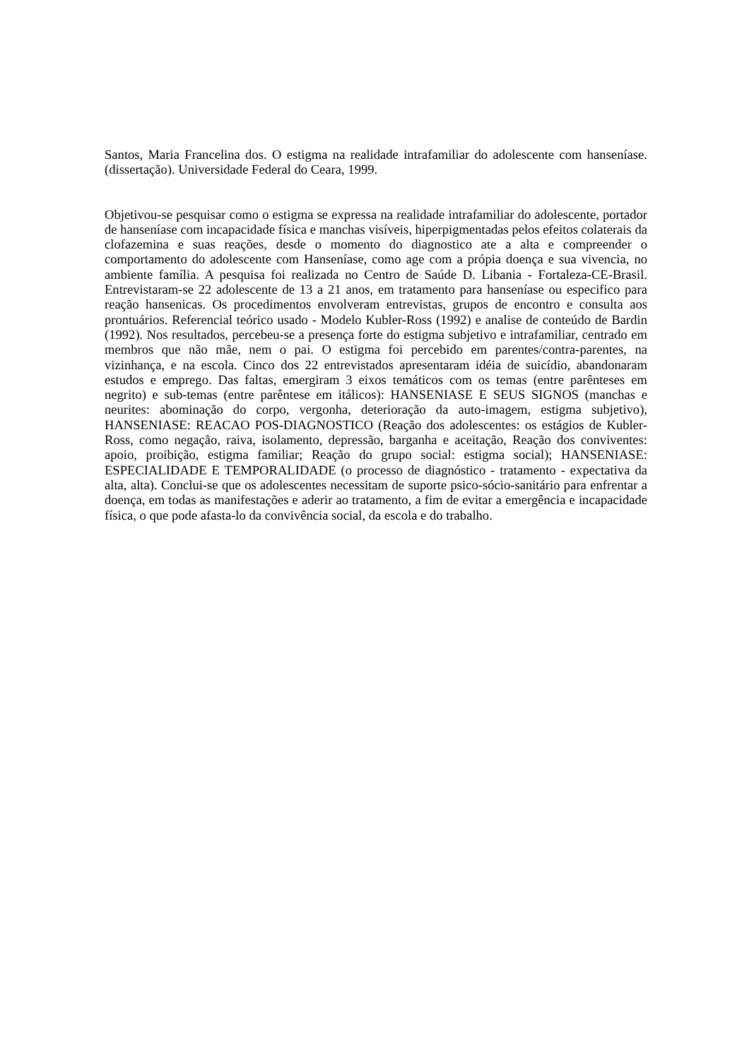Santos, Maria Francelina dos. O estigma na realidade intrafamiliar do adolescente com hanseníase.(dissertação). Universidade Federal do Ceara, 1999.
Objetivou-se pesquisar como o estigma se expressa na realidade intrafamiliar do adolescente, portador de hanseníase com incapacidade física e manchas visíveis, hiperpigmentadas pelos efeitos colaterais da clofazemina e suas reações, desde o momento do diagnostico ate a alta e compreender o comportamento do adolescente com Hanseníase, como age com a própia doença e sua vivencia, no ambiente família. A pesquisa foi realizada no Centro de Saúde D. Libania - Fortaleza-CE-Brasil. Entrevistaram-se 22 adolescente de 13 a 21 anos, em tratamento para hanseníase ou especifico para reação hansenicas. Os procedimentos envolveram entrevistas, grupos de encontro e consulta aos prontuários. Referencial teórico usado - Modelo Kubler-Ross (1992) e analise de conteúdo de Bardin (1992). Nos resultados, percebeu-se a presença forte do estigma subjetivo e intrafamiliar, centrado em membros que não mãe, nem o pai. O estigma foi percebido em parentes/contra-parentes, na vizinhança, e na escola. Cinco dos 22 entrevistados apresentaram idéia de suicídio, abandonaram estudos e emprego. Das faltas, emergiram 3 eixos temáticos com os temas (entre parênteses em negrito) e sub-temas (entre parêntese em itálicos): HANSENIASE E SEUS SIGNOS (manchas e neurites: abominação do corpo, vergonha, deterioração da auto-imagem, estigma subjetivo), HANSENIASE: REACAO POS-DIAGNOSTICO (Reação dos adolescentes: os estágios de Kubler-Ross, como negação, raiva, isolamento, depressão, barganha e aceitação, Reação dos conviventes: apoio, proibição, estigma familiar; Reação do grupo social: estigma social); HANSENIASE: ESPECIALIDADE E TEMPORALIDADE (o processo de diagnóstico - tratamento - expectativa da alta, alta). Conclui-se que os adolescentes necessitam de suporte psico-sócio-sanitário para enfrentar a doença, em todas as manifestações e aderir ao tratamento, a fim de evitar a emergência e incapacidade física, o que pode afasta-lo da convivência social, da escola e do trabalho.